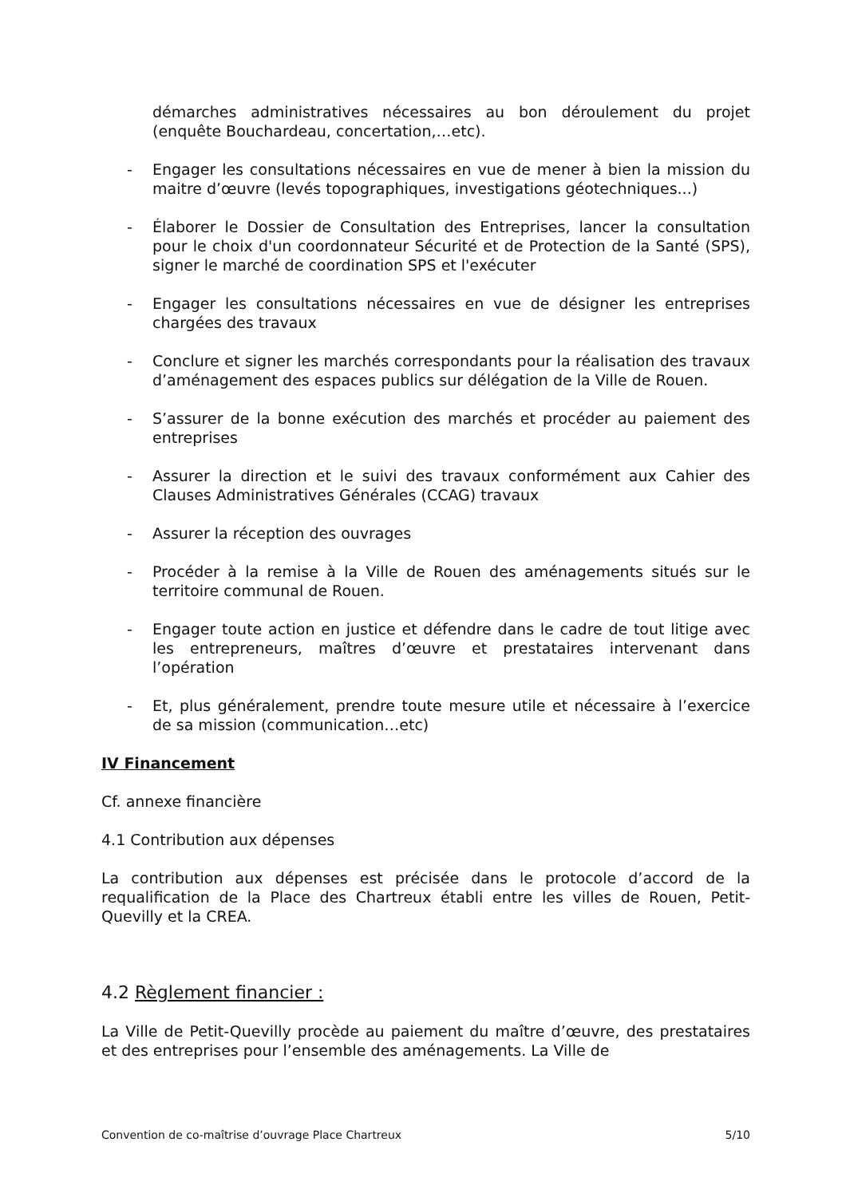démarches administratives nécessaires au bon déroulement du projet (enquête Bouchardeau, concertation,…etc).
- Engager les consultations nécessaires en vue de mener à bien la mission du maitre d’œuvre (levés topographiques, investigations géotechniques...)
- Élaborer le Dossier de Consultation des Entreprises, lancer la consultation pour le choix d'un coordonnateur Sécurité et de Protection de la Santé (SPS), signer le marché de coordination SPS et l'exécuter
- Engager les consultations nécessaires en vue de désigner les entreprises chargées des travaux
- Conclure et signer les marchés correspondants pour la réalisation des travaux d’aménagement des espaces publics sur délégation de la Ville de Rouen.
- S’assurer de la bonne exécution des marchés et procéder au paiement des entreprises
- Assurer la direction et le suivi des travaux conformément aux Cahier des Clauses Administratives Générales (CCAG) travaux
- Assurer la réception des ouvrages
- Procéder à la remise à la Ville de Rouen des aménagements situés sur le territoire communal de Rouen.
- Engager toute action en justice et défendre dans le cadre de tout litige avec les entrepreneurs, maîtres d’œuvre et prestataires intervenant dans l’opération
- Et, plus généralement, prendre toute mesure utile et nécessaire à l’exercice de sa mission (communication…etc)
IV Financement
Cf. annexe financière
4.1 Contribution aux dépenses
La contribution aux dépenses est précisée dans le protocole d’accord de la requalification de la Place des Chartreux établi entre les villes de Rouen, Petit-Quevilly et la CREA.
4.2 Règlement financier :
La Ville de Petit-Quevilly procède au paiement du maître d’œuvre, des prestataires et des entreprises pour l’ensemble des aménagements. La Ville de
Convention de co-maîtrise d’ouvrage Place Chartreux 5/10